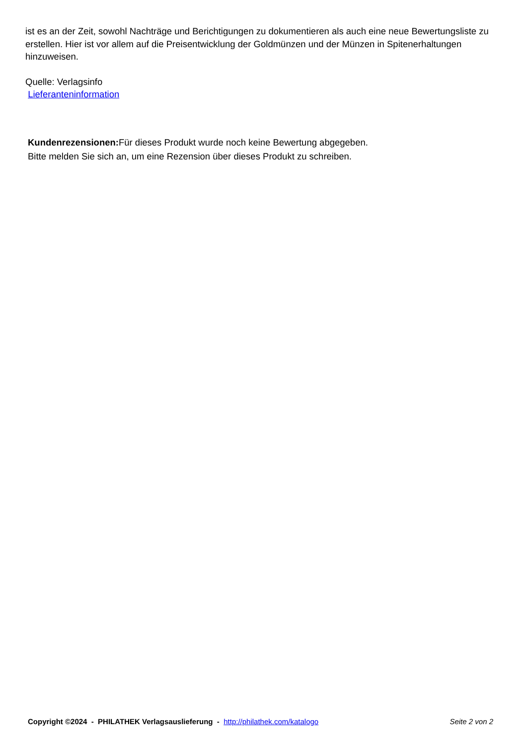ist es an der Zeit, sowohl Nachträge und Berichtigungen zu dokumentieren als auch eine neue Bewertungsliste zu erstellen. Hier ist vor allem auf die Preisentwicklung der Goldmünzen und der Münzen in Spitenerhaltungen hinzuweisen.
Quelle: Verlagsinfo
Lieferanteninformation
Kundenrezensionen: Für dieses Produkt wurde noch keine Bewertung abgegeben.
Bitte melden Sie sich an, um eine Rezension über dieses Produkt zu schreiben.
Copyright ©2024 - PHILATHEK Verlagsauslieferung - http://philathek.com/katalogo Seite 2 von 2